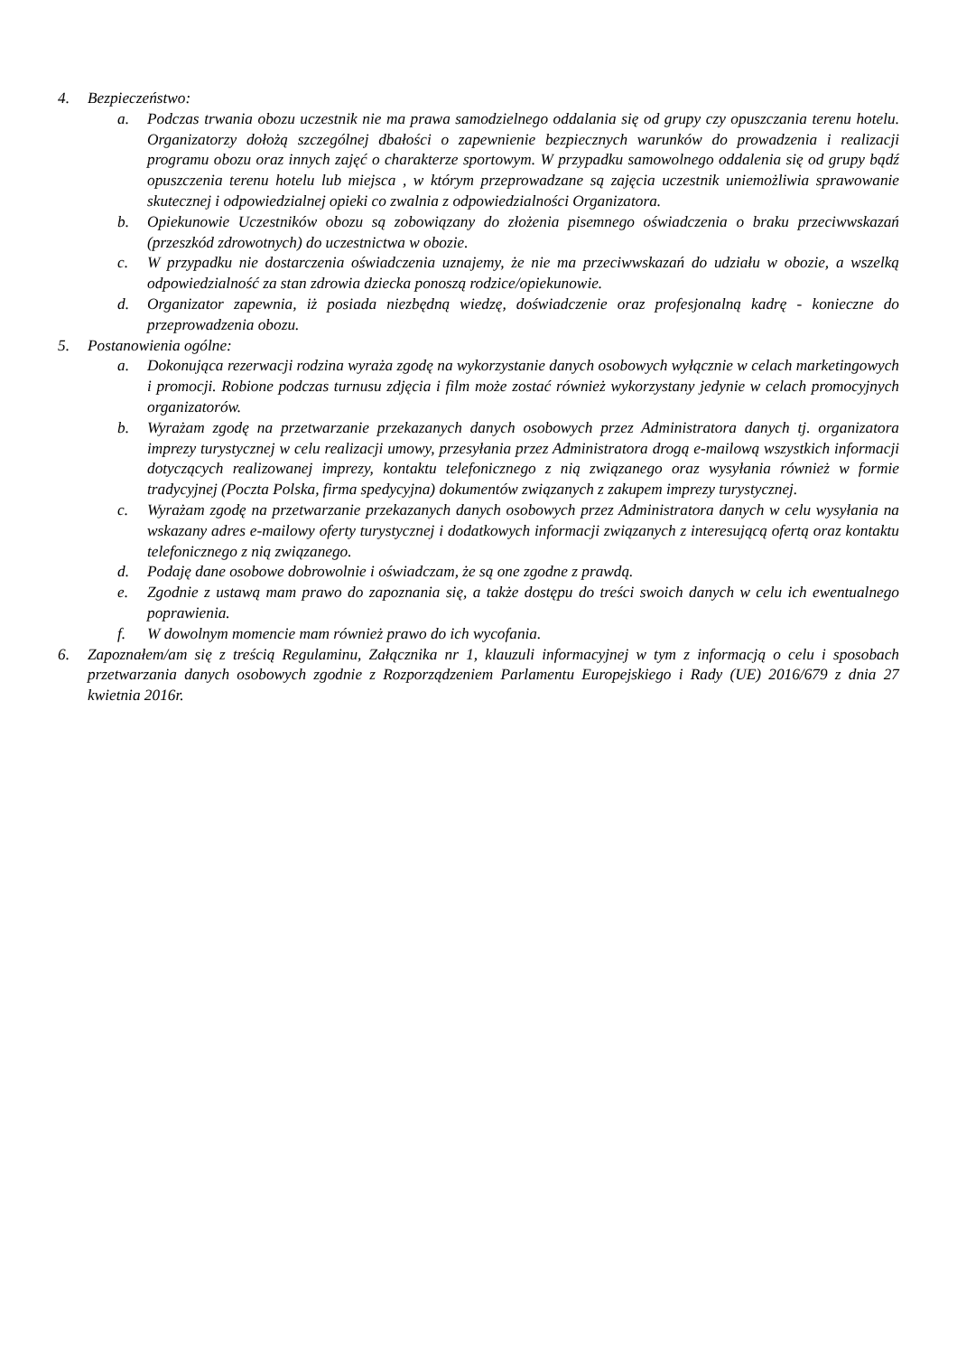4. Bezpieczeństwo:
a. Podczas trwania obozu uczestnik nie ma prawa samodzielnego oddalania się od grupy czy opuszczania terenu hotelu. Organizatorzy dołożą szczególnej dbałości o zapewnienie bezpiecznych warunków do prowadzenia i realizacji programu obozu oraz innych zajęć o charakterze sportowym. W przypadku samowolnego oddalenia się od grupy bądź opuszczenia terenu hotelu lub miejsca , w którym przeprowadzane są zajęcia uczestnik uniemożliwia sprawowanie skutecznej i odpowiedzialnej opieki co zwalnia z odpowiedzialności Organizatora.
b. Opiekunowie Uczestników obozu są zobowiązany do złożenia pisemnego oświadczenia o braku przeciwwskazań (przeszkód zdrowotnych) do uczestnictwa w obozie.
c. W przypadku nie dostarczenia oświadczenia uznajemy, że nie ma przeciwwskazań do udziału w obozie, a wszelką odpowiedzialność za stan zdrowia dziecka ponoszą rodzice/opiekunowie.
d. Organizator zapewnia, iż posiada niezbędną wiedzę, doświadczenie oraz profesjonalną kadrę - konieczne do przeprowadzenia obozu.
5. Postanowienia ogólne:
a. Dokonująca rezerwacji rodzina wyraża zgodę na wykorzystanie danych osobowych wyłącznie w celach marketingowych i promocji. Robione podczas turnusu zdjęcia i film może zostać również wykorzystany jedynie w celach promocyjnych organizatorów.
b. Wyrażam zgodę na przetwarzanie przekazanych danych osobowych przez Administratora danych tj. organizatora imprezy turystycznej w celu realizacji umowy, przesyłania przez Administratora drogą e-mailową wszystkich informacji dotyczących realizowanej imprezy, kontaktu telefonicznego z nią związanego oraz wysyłania również w formie tradycyjnej (Poczta Polska, firma spedycyjna) dokumentów związanych z zakupem imprezy turystycznej.
c. Wyrażam zgodę na przetwarzanie przekazanych danych osobowych przez Administratora danych w celu wysyłania na wskazany adres e-mailowy oferty turystycznej i dodatkowych informacji związanych z interesującą ofertą oraz kontaktu telefonicznego z nią związanego.
d. Podaję dane osobowe dobrowolnie i oświadczam, że są one zgodne z prawdą.
e. Zgodnie z ustawą mam prawo do zapoznania się, a także dostępu do treści swoich danych w celu ich ewentualnego poprawienia.
f. W dowolnym momencie mam również prawo do ich wycofania.
6. Zapoznałem/am się z treścią Regulaminu, Załącznika nr 1, klauzuli informacyjnej w tym z informacją o celu i sposobach przetwarzania danych osobowych zgodnie z Rozporządzeniem Parlamentu Europejskiego i Rady (UE) 2016/679 z dnia 27 kwietnia 2016r.